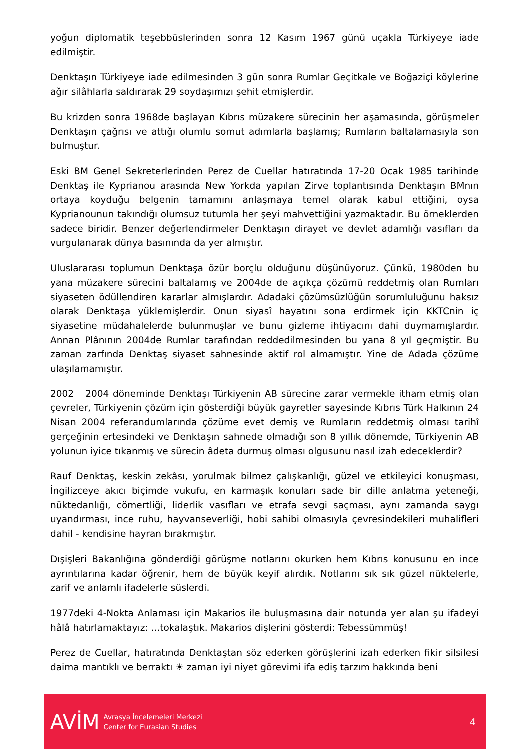yoğun diplomatik teşebbüslerinden sonra 12 Kasım 1967 günü uçakla Türkiyeye iade edilmiştir.
Denktaşın Türkiyeye iade edilmesinden 3 gün sonra Rumlar Geçitkale ve Boğaziçi köylerine ağır silâhlarla saldırarak 29 soydaşımızı şehit etmişlerdir.
Bu krizden sonra 1968de başlayan Kıbrıs müzakere sürecinin her aşamasında, görüşmeler Denktaşın çağrısı ve attığı olumlu somut adımlarla başlamış; Rumların baltalamasıyla son bulmuştur.
Eski BM Genel Sekreterlerinden Perez de Cuellar hatıratında 17-20 Ocak 1985 tarihinde Denktaş ile Kyprianou arasında New Yorkda yapılan Zirve toplantısında Denktaşın BMnın ortaya koyduğu belgenin tamamını anlaşmaya temel olarak kabul ettiğini, oysa Kyprianounun takındığı olumsuz tutumla her şeyi mahvettiğini yazmaktadır. Bu örneklerden sadece biridir. Benzer değerlendirmeler Denktaşın dirayet ve devlet adamlığı vasıfları da vurgulanarak dünya basınında da yer almıştır.
Uluslararası toplumun Denktaşa özür borçlu olduğunu düşünüyoruz. Çünkü, 1980den bu yana müzakere sürecini baltalamış ve 2004de de açıkça çözümü reddetmiş olan Rumları siyaseten ödüllendiren kararlar almışlardır. Adadaki çözümsüzlüğün sorumluluğunu haksız olarak Denktaşa yüklemişlerdir. Onun siyasî hayatını sona erdirmek için KKTCnin iç siyasetine müdahalelerde bulunmuşlar ve bunu gizleme ihtiyacını dahi duymamışlardır. Annan Plânının 2004de Rumlar tarafından reddedilmesinden bu yana 8 yıl geçmiştir. Bu zaman zarfında Denktaş siyaset sahnesinde aktif rol almamıştır. Yine de Adada çözüme ulaşılamamıştır.
2002 2004 döneminde Denktaşı Türkiyenin AB sürecine zarar vermekle itham etmiş olan çevreler, Türkiyenin çözüm için gösterdiği büyük gayretler sayesinde Kıbrıs Türk Halkının 24 Nisan 2004 referandumlarında çözüme evet demiş ve Rumların reddetmiş olması tarihî gerçeğinin ertesindeki ve Denktaşın sahnede olmadığı son 8 yıllık dönemde, Türkiyenin AB yolunun iyice tıkanmış ve sürecin âdeta durmuş olması olgusunu nasıl izah edeceklerdir?
Rauf Denktaş, keskin zekâsı, yorulmak bilmez çalışkanlığı, güzel ve etkileyici konuşması, İngilizceye akıcı biçimde vukufu, en karmaşık konuları sade bir dille anlatma yeteneği, nüktedanlığı, cömertliği, liderlik vasıfları ve etrafa sevgi saçması, aynı zamanda saygı uyandırması, ince ruhu, hayvanseverliği, hobi sahibi olmasıyla çevresindekileri muhalifleri dahil - kendisine hayran bırakmıştır.
Dışişleri Bakanlığına gönderdiği görüşme notlarını okurken hem Kıbrıs konusunu en ince ayrıntılarına kadar öğrenir, hem de büyük keyif alırdık. Notlarını sık sık güzel nüktelerle, zarif ve anlamlı ifadelerle süslerdi.
1977deki 4-Nokta Anlaması için Makarios ile buluşmasına dair notunda yer alan şu ifadeyi hâlâ hatırlamaktayız: ...tokalaştık. Makarios dişlerini gösterdi: Tebessümmüş!
Perez de Cuellar, hatıratında Denktaştan söz ederken görüşlerini izah ederken fikir silsilesi daima mantıklı ve berraktı ☀ zaman iyi niyet görevimi ifa ediş tarzım hakkında beni
AVİM
Avrasya İncelemeleri Merkezi
Center for Eurasian Studies
4